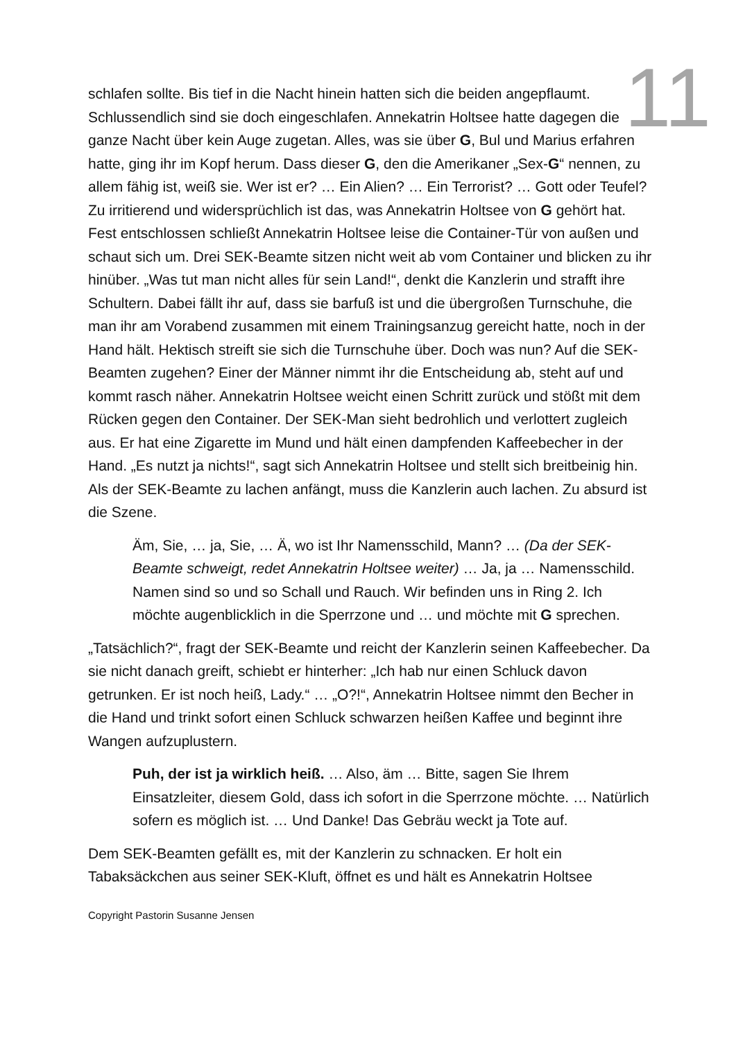11
schlafen sollte. Bis tief in die Nacht hinein hatten sich die beiden angepflaumt. Schlussendlich sind sie doch eingeschlafen. Annekatrin Holtsee hatte dagegen die ganze Nacht über kein Auge zugetan. Alles, was sie über G, Bul und Marius erfahren hatte, ging ihr im Kopf herum. Dass dieser G, den die Amerikaner „Sex-G“ nennen, zu allem fähig ist, weiß sie. Wer ist er? … Ein Alien? … Ein Terrorist? … Gott oder Teufel? Zu irritierend und widersprüchlich ist das, was Annekatrin Holtsee von G gehört hat. Fest entschlossen schließt Annekatrin Holtsee leise die Container-Tür von außen und schaut sich um. Drei SEK-Beamte sitzen nicht weit ab vom Container und blicken zu ihr hinüber. „Was tut man nicht alles für sein Land!“, denkt die Kanzlerin und strafft ihre Schultern. Dabei fällt ihr auf, dass sie barfuß ist und die übergroßen Turnschuhe, die man ihr am Vorabend zusammen mit einem Trainingsanzug gereicht hatte, noch in der Hand hält. Hektisch streift sie sich die Turnschuhe über. Doch was nun? Auf die SEK-Beamten zugehen? Einer der Männer nimmt ihr die Entscheidung ab, steht auf und kommt rasch näher. Annekatrin Holtsee weicht einen Schritt zurück und stößt mit dem Rücken gegen den Container. Der SEK-Man sieht bedrohlich und verlottert zugleich aus. Er hat eine Zigarette im Mund und hält einen dampfenden Kaffeebecher in der Hand. „Es nutzt ja nichts!“, sagt sich Annekatrin Holtsee und stellt sich breitbeinig hin. Als der SEK-Beamte zu lachen anfängt, muss die Kanzlerin auch lachen. Zu absurd ist die Szene.
Äm, Sie, … ja, Sie, … Ä, wo ist Ihr Namensschild, Mann? … (Da der SEK-Beamte schweigt, redet Annekatrin Holtsee weiter) … Ja, ja … Namensschild. Namen sind so und so Schall und Rauch. Wir befinden uns in Ring 2. Ich möchte augenblicklich in die Sperrzone und … und möchte mit G sprechen.
„Tatsächlich?“, fragt der SEK-Beamte und reicht der Kanzlerin seinen Kaffeebecher. Da sie nicht danach greift, schiebt er hinterher: „Ich hab nur einen Schluck davon getrunken. Er ist noch heiß, Lady.“ … „O?!“, Annekatrin Holtsee nimmt den Becher in die Hand und trinkt sofort einen Schluck schwarzen heißen Kaffee und beginnt ihre Wangen aufzuplustern.
Puh, der ist ja wirklich heiß. … Also, äm … Bitte, sagen Sie Ihrem Einsatzleiter, diesem Gold, dass ich sofort in die Sperrzone möchte. … Natürlich sofern es möglich ist. … Und Danke! Das Gebräu weckt ja Tote auf.
Dem SEK-Beamten gefällt es, mit der Kanzlerin zu schnacken. Er holt ein Tabaksäckchen aus seiner SEK-Kluft, öffnet es und hält es Annekatrin Holtsee
Copyright Pastorin Susanne Jensen